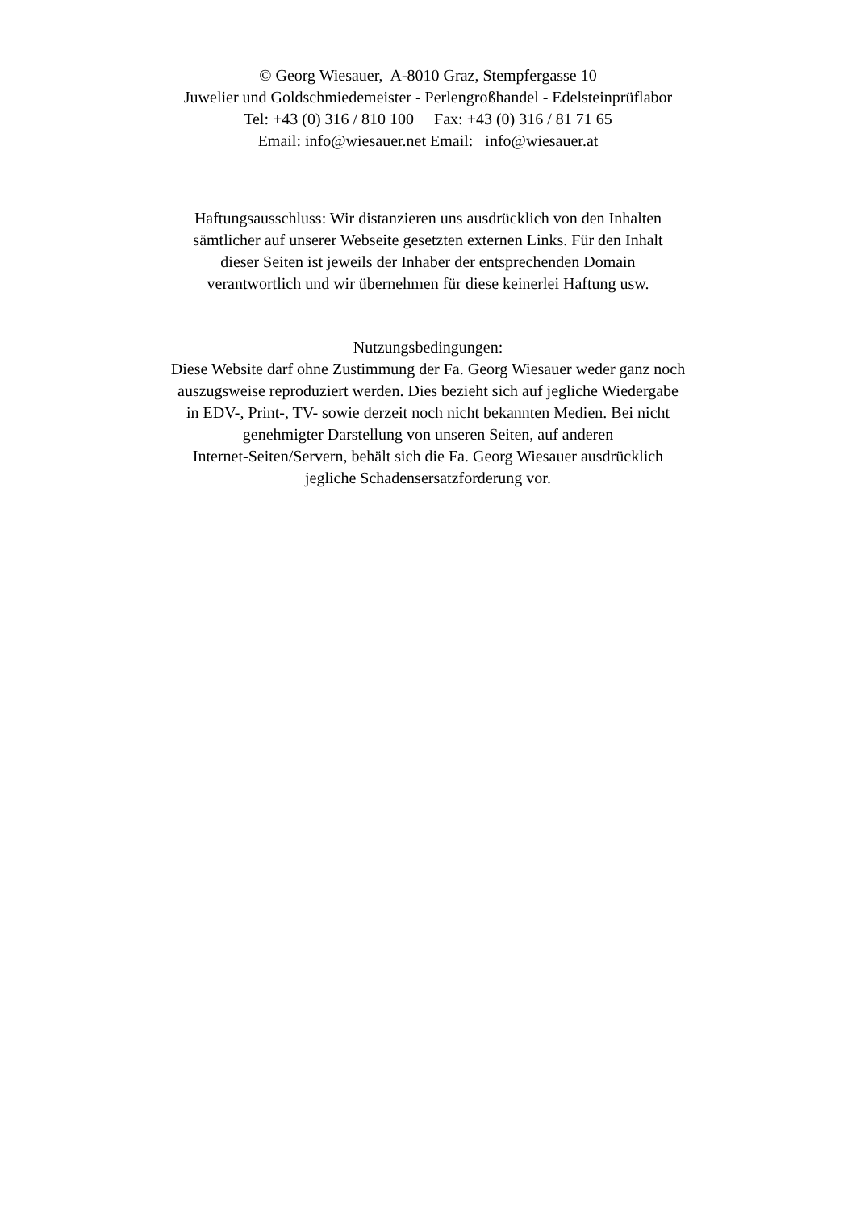© Georg Wiesauer, A-8010 Graz, Stempfergasse 10
Juwelier und Goldschmiedemeister - Perlengroßhandel - Edelsteinprüflabor
Tel: +43 (0) 316 / 810 100 Fax: +43 (0) 316 / 81 71 65
Email: info@wiesauer.net Email: info@wiesauer.at
Haftungsausschluss: Wir distanzieren uns ausdrücklich von den Inhalten
sämtlicher auf unserer Webseite gesetzten externen Links. Für den Inhalt
dieser Seiten ist jeweils der Inhaber der entsprechenden Domain
verantwortlich und wir übernehmen für diese keinerlei Haftung usw.
Nutzungsbedingungen:
Diese Website darf ohne Zustimmung der Fa. Georg Wiesauer weder ganz noch
auszugsweise reproduziert werden. Dies bezieht sich auf jegliche Wiedergabe
in EDV-, Print-, TV- sowie derzeit noch nicht bekannten Medien. Bei nicht
genehmigter Darstellung von unseren Seiten, auf anderen
Internet-Seiten/Servern, behält sich die Fa. Georg Wiesauer ausdrücklich
jegliche Schadensersatzforderung vor.